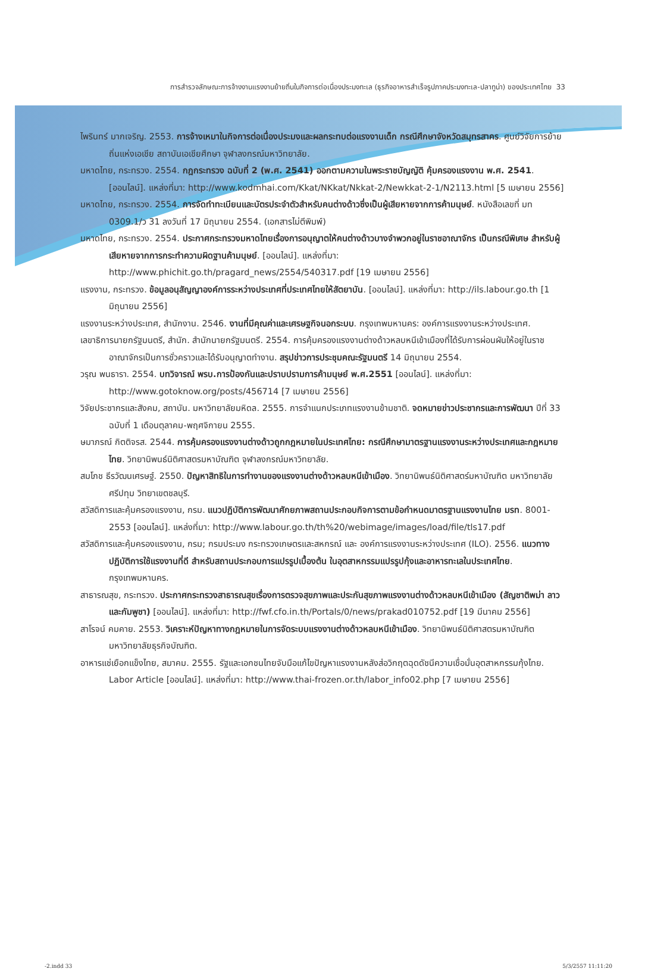การสำรวจลักษณะการจ้างงานแรงงานย้ายถิ่นในกิจการต่อเนื่องประมงทะเล (ธุรกิจอาหารสำเร็จรูปภาคประมงทะเล-ปลาทูน่า) ของประเทศไทย 33
ไพรินทร์ มากเจริญ. 2553. การจ้างเหมาในกิจการต่อเนื่องประมงและผลกระทบต่อแรงงานเด็ก กรณีศึกษาจังหวัดสมุทรสาคร. ศูนย์วิจัยการย้ายถิ่นแห่งเอเชีย สถาบันเอเชียศึกษา จุฬาลงกรณ์มหาวิทยาลัย.
มหาดไทย, กระทรวง. 2554. กฎกระทรวง ฉบับที่ 2 (พ.ศ. 2541) ออกตามความในพระราชบัญญัติ คุ้มครองแรงงาน พ.ศ. 2541. [ออนไลน์]. แหล่งที่มา: http://www.kodmhai.com/Kkat/NKkat/Nkkat-2/Newkkat-2-1/N2113.html [5 เมษายน 2556]
มหาดไทย, กระทรวง. 2554. การจัดทำทะเบียนและบัตรประจำตัวสำหรับคนต่างด้าวซึ่งเป็นผู้เสียหายจากการค้ามนุษย์. หนังสือเลขที่ มท 0309.1/ว 31 ลงวันที่ 17 มิถุนายน 2554. (เอกสารไม่ตีพิมพ์)
มหาดไทย, กระทรวง. 2554. ประกาศกระทรวงมหาดไทยเรื่องการอนุญาตให้คนต่างด้าวบางจำพวกอยู่ในราชอาณาจักร เป็นกรณีพิเศษ สำหรับผู้เสียหายจากการกระทำความผิดฐานค้ามนุษย์. [ออนไลน์]. แหล่งที่มา: http://www.phichit.go.th/pragard_news/2554/540317.pdf [19 เมษายน 2556]
แรงงาน, กระทรวง. ข้อมูลอนุสัญญาองค์การระหว่างประเทศที่ประเทศไทยให้สัตยาบัน. [ออนไลน์]. แหล่งที่มา: http://ils.labour.go.th [1 มิถุนายน 2556]
แรงงานระหว่างประเทศ, สำนักงาน. 2546. งานที่มีคุณค่าและเศรษฐกิจนอกระบบ. กรุงเทพมหานคร: องค์การแรงงานระหว่างประเทศ.
เลขาธิการนายกรัฐมนตรี, สำนัก. สำนักนายกรัฐมนตรี. 2554. การคุ้มครองแรงงานต่างด้าวหลบหนีเข้าเมืองที่ได้รับการผ่อนผันให้อยู่ในราชอาณาจักรเป็นการชั่วคราวและได้รับอนุญาตทำงาน. สรุปข่าวการประชุมคณะรัฐมนตรี 14 มิถุนายน 2554.
วรุณ พนธารา. 2554. บทวิจารณ์ พรบ.การป้องกันและปราบปรามการค้ามนุษย์ พ.ศ.2551 [ออนไลน์]. แหล่งที่มา: http://www.gotoknow.org/posts/456714 [7 เมษายน 2556]
วิจัยประชากรและสังคม, สถาบัน. มหาวิทยาลัยมหิดล. 2555. การจำแนกประเภทแรงงานข้ามชาติ. จดหมายข่าวประชากรและการพัฒนา ปีที่ 33 ฉบับที่ 1 เดือนตุลาคม-พฤศจิกายน 2555.
ษมาภรณ์ กิตติจรส. 2544. การคุ้มครองแรงงานต่างด้าวถูกกฎหมายในประเทศไทย: กรณีศึกษามาตรฐานแรงงานระหว่างประเทศและกฎหมายไทย. วิทยานิพนธ์นิติศาสตรมหาบัณฑิต จุฬาลงกรณ์มหาวิทยาลัย.
สมโภช ธีรวัฒนเศรษฐ์. 2550. ปัญหาสิทธิในการทำงานของแรงงานต่างด้าวหลบหนีเข้าเมือง. วิทยานิพนธ์นิติศาสตร์มหาบัณฑิต มหาวิทยาลัยศรีปทุม วิทยาเขตชลบุรี.
สวัสดิการและคุ้มครองแรงงาน, กรม. แนวปฏิบัติการพัฒนาศักยภาพสถานประกอบกิจการตามข้อกำหนดมาตรฐานแรงงานไทย มรท. 8001-2553 [ออนไลน์]. แหล่งที่มา: http://www.labour.go.th/th%20/webimage/images/load/file/tls17.pdf
สวัสดิการและคุ้มครองแรงงาน, กรม; กรมประมง กระทรวงเกษตรและสหกรณ์ และ องค์การแรงงานระหว่างประเทศ (ILO). 2556. แนวทางปฏิบัติการใช้แรงงานที่ดี สำหรับสถานประกอบการแปรรูปเบื้องต้น ในอุตสาหกรรมแปรรูปกุ้งและอาหารทะเลในประเทศไทย. กรุงเทพมหานคร.
สาธารณสุข, กระทรวง. ประกาศกระทรวงสาธารณสุขเรื่องการตรวจสุขภาพและประกันสุขภาพแรงงานต่างด้าวหลบหนีเข้าเมือง (สัญชาติพม่า ลาวและกัมพูชา) [ออนไลน์]. แหล่งที่มา: http://fwf.cfo.in.th/Portals/0/news/prakad010752.pdf [19 มีนาคม 2556]
สาโรจน์ คมคาย. 2553. วิเคราะห์ปัญหาทางกฎหมายในการจัดระบบแรงงานต่างด้าวหลบหนีเข้าเมือง. วิทยานิพนธ์นิติศาสตรมหาบัณฑิต มหาวิทยาลัยธุรกิจบัณฑิต.
อาหารแช่เยือกแข็งไทย, สมาคม. 2555. รัฐและเอกชนไทยจับมือแก้ไขปัญหาแรงงานหลังส่อวิกฤตฉุดดัชนีความเชื่อมั่นอุตสาหกรรมกุ้งไทย. Labor Article [ออนไลน์]. แหล่งที่มา: http://www.thai-frozen.or.th/labor_info02.php [7 เมษายน 2556]
-2.indd 33 5/3/2557 11:11:20